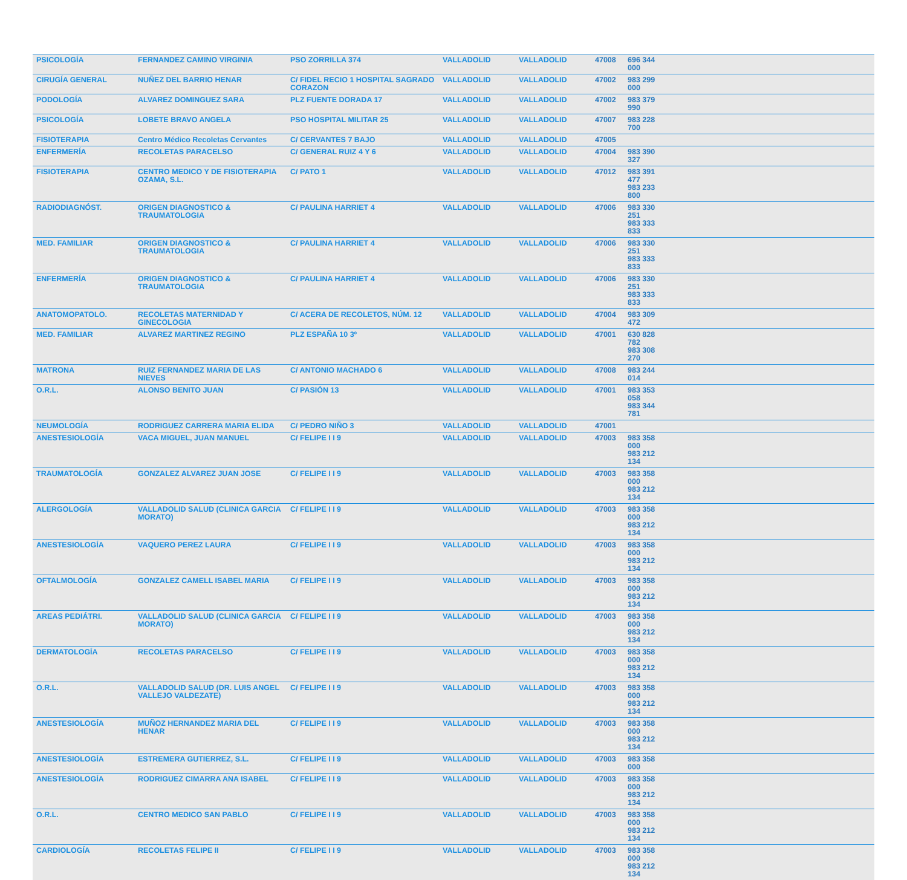| PSICOLOGÍA | FERNANDEZ CAMINO VIRGINIA | PSO ZORRILLA 374 | VALLADOLID | VALLADOLID | 47008 | 696 344 000 | |
| CIRUGÍA GENERAL | NUÑEZ DEL BARRIO HENAR | C/ FIDEL RECIO 1 HOSPITAL SAGRADO CORAZON | VALLADOLID | VALLADOLID | 47002 | 983 299 000 | |
| PODOLOGÍA | ALVAREZ DOMINGUEZ SARA | PLZ FUENTE DORADA 17 | VALLADOLID | VALLADOLID | 47002 | 983 379 990 | |
| PSICOLOGÍA | LOBETE BRAVO ANGELA | PSO HOSPITAL MILITAR 25 | VALLADOLID | VALLADOLID | 47007 | 983 228 700 | |
| FISIOTERAPIA | Centro Médico Recoletas Cervantes | C/ CERVANTES 7 BAJO | VALLADOLID | VALLADOLID | 47005 | | |
| ENFERMERÍA | RECOLETAS PARACELSO | C/ GENERAL RUIZ 4 Y 6 | VALLADOLID | VALLADOLID | 47004 | 983 390 327 | |
| FISIOTERAPIA | CENTRO MEDICO Y DE FISIOTERAPIA OZAMA, S.L. | C/ PATO 1 | VALLADOLID | VALLADOLID | 47012 | 983 391 477 983 233 800 | |
| RADIODIAGNÓST. | ORIGEN DIAGNOSTICO & TRAUMATOLOGIA | C/ PAULINA HARRIET 4 | VALLADOLID | VALLADOLID | 47006 | 983 330 251 983 333 833 | |
| MED. FAMILIAR | ORIGEN DIAGNOSTICO & TRAUMATOLOGIA | C/ PAULINA HARRIET 4 | VALLADOLID | VALLADOLID | 47006 | 983 330 251 983 333 833 | |
| ENFERMERÍA | ORIGEN DIAGNOSTICO & TRAUMATOLOGIA | C/ PAULINA HARRIET 4 | VALLADOLID | VALLADOLID | 47006 | 983 330 251 983 333 833 | |
| ANATOMOPATOLO. | RECOLETAS MATERNIDAD Y GINECOLOGIA | C/ ACERA DE RECOLETOS, NÚM. 12 | VALLADOLID | VALLADOLID | 47004 | 983 309 472 | |
| MED. FAMILIAR | ALVAREZ MARTINEZ REGINO | PLZ ESPAÑA 10 3º | VALLADOLID | VALLADOLID | 47001 | 630 828 782 983 308 270 | |
| MATRONA | RUIZ FERNANDEZ MARIA DE LAS NIEVES | C/ ANTONIO MACHADO 6 | VALLADOLID | VALLADOLID | 47008 | 983 244 014 | |
| O.R.L. | ALONSO BENITO JUAN | C/ PASIÓN 13 | VALLADOLID | VALLADOLID | 47001 | 983 353 058 983 344 781 | |
| NEUMOLOGÍA | RODRIGUEZ CARRERA MARIA ELIDA | C/ PEDRO NIÑO 3 | VALLADOLID | VALLADOLID | 47001 | | |
| ANESTESIOLOGÍA | VACA MIGUEL, JUAN MANUEL | C/ FELIPE I I 9 | VALLADOLID | VALLADOLID | 47003 | 983 358 000 983 212 134 | |
| TRAUMATOLOGÍA | GONZALEZ ALVAREZ JUAN JOSE | C/ FELIPE I I 9 | VALLADOLID | VALLADOLID | 47003 | 983 358 000 983 212 134 | |
| ALERGOLOGÍA | VALLADOLID SALUD (CLINICA GARCIA MORATO) | C/ FELIPE I I 9 | VALLADOLID | VALLADOLID | 47003 | 983 358 000 983 212 134 | |
| ANESTESIOLOGÍA | VAQUERO PEREZ LAURA | C/ FELIPE I I 9 | VALLADOLID | VALLADOLID | 47003 | 983 358 000 983 212 134 | |
| OFTALMOLOGÍA | GONZALEZ CAMELL ISABEL MARIA | C/ FELIPE I I 9 | VALLADOLID | VALLADOLID | 47003 | 983 358 000 983 212 134 | |
| AREAS PEDIÁTRI. | VALLADOLID SALUD (CLINICA GARCIA MORATO) | C/ FELIPE I I 9 | VALLADOLID | VALLADOLID | 47003 | 983 358 000 983 212 134 | |
| DERMATOLOGÍA | RECOLETAS PARACELSO | C/ FELIPE I I 9 | VALLADOLID | VALLADOLID | 47003 | 983 358 000 983 212 134 | |
| O.R.L. | VALLADOLID SALUD (DR. LUIS ANGEL VALLEJO VALDEZATE) | C/ FELIPE I I 9 | VALLADOLID | VALLADOLID | 47003 | 983 358 000 983 212 134 | |
| ANESTESIOLOGÍA | MUÑOZ HERNANDEZ MARIA DEL HENAR | C/ FELIPE I I 9 | VALLADOLID | VALLADOLID | 47003 | 983 358 000 983 212 134 | |
| ANESTESIOLOGÍA | ESTREMERA GUTIERREZ, S.L. | C/ FELIPE I I 9 | VALLADOLID | VALLADOLID | 47003 | 983 358 000 | |
| ANESTESIOLOGÍA | RODRIGUEZ CIMARRA ANA ISABEL | C/ FELIPE I I 9 | VALLADOLID | VALLADOLID | 47003 | 983 358 000 983 212 134 | |
| O.R.L. | CENTRO MEDICO SAN PABLO | C/ FELIPE I I 9 | VALLADOLID | VALLADOLID | 47003 | 983 358 000 983 212 134 | |
| CARDIOLOGÍA | RECOLETAS FELIPE II | C/ FELIPE I I 9 | VALLADOLID | VALLADOLID | 47003 | 983 358 000 983 212 134 | |